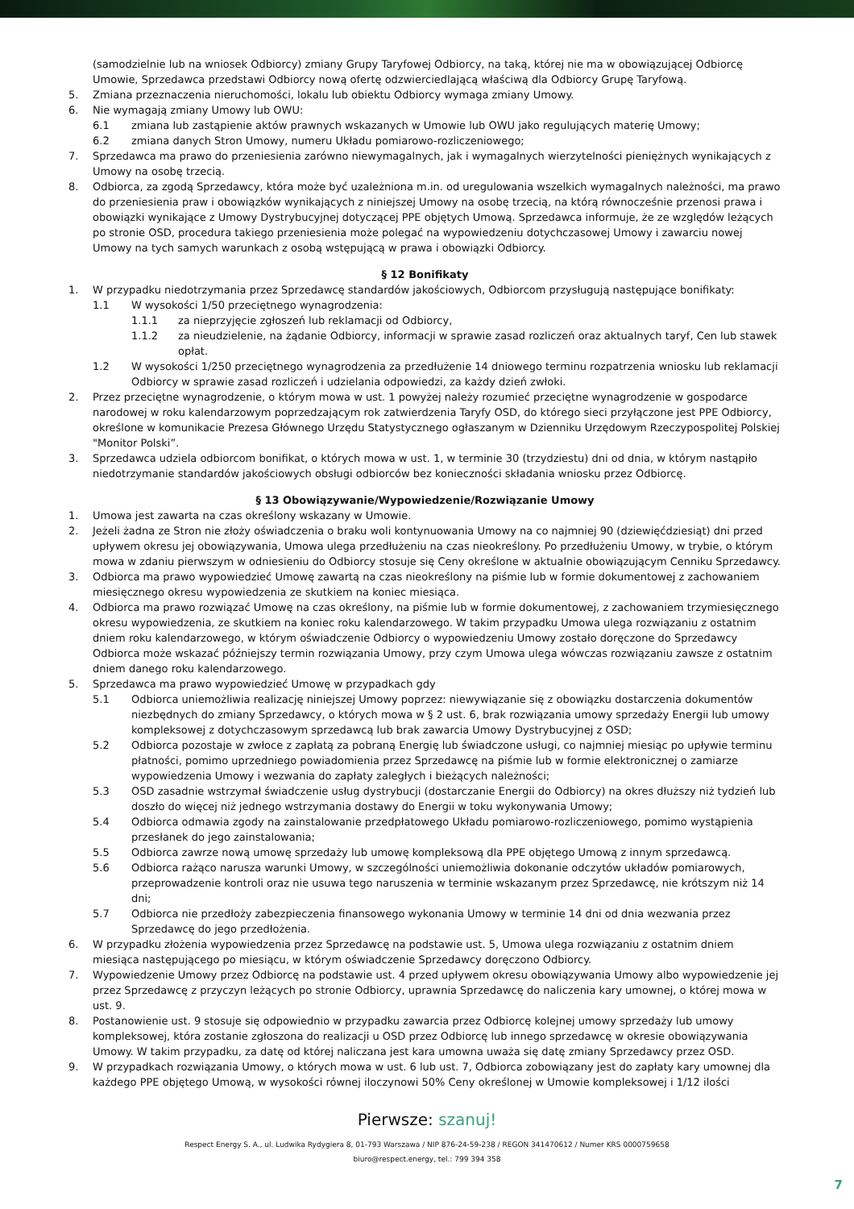(samodzielnie lub na wniosek Odbiorcy) zmiany Grupy Taryfowej Odbiorcy, na taką, której nie ma w obowiązującej Odbiorcę Umowie, Sprzedawca przedstawi Odbiorcy nową ofertę odzwierciedlającą właściwą dla Odbiorcy Grupę Taryfową.
5. Zmiana przeznaczenia nieruchomości, lokalu lub obiektu Odbiorcy wymaga zmiany Umowy.
6. Nie wymagają zmiany Umowy lub OWU:
6.1 zmiana lub zastąpienie aktów prawnych wskazanych w Umowie lub OWU jako regulujących materię Umowy;
6.2 zmiana danych Stron Umowy, numeru Układu pomiarowo-rozliczeniowego;
7. Sprzedawca ma prawo do przeniesienia zarówno niewymagalnych, jak i wymagalnych wierzytelności pieniężnych wynikających z Umowy na osobę trzecią.
8. Odbiorca, za zgodą Sprzedawcy, która może być uzależniona m.in. od uregulowania wszelkich wymagalnych należności, ma prawo do przeniesienia praw i obowiązków wynikających z niniejszej Umowy na osobę trzecią, na którą równocześnie przenosi prawa i obowiązki wynikające z Umowy Dystrybucyjnej dotyczącej PPE objętych Umową. Sprzedawca informuje, że ze względów leżących po stronie OSD, procedura takiego przeniesienia może polegać na wypowiedzeniu dotychczasowej Umowy i zawarciu nowej Umowy na tych samych warunkach z osobą wstępującą w prawa i obowiązki Odbiorcy.
§ 12 Bonifikaty
1. W przypadku niedotrzymania przez Sprzedawcę standardów jakościowych, Odbiorcom przysługują następujące bonifikaty:
1.1 W wysokości 1/50 przeciętnego wynagrodzenia:
1.1.1 za nieprzyjęcie zgłoszeń lub reklamacji od Odbiorcy,
1.1.2 za nieudzielenie, na żądanie Odbiorcy, informacji w sprawie zasad rozliczeń oraz aktualnych taryf, Cen lub stawek opłat.
1.2 W wysokości 1/250 przeciętnego wynagrodzenia za przedłużenie 14 dniowego terminu rozpatrzenia wniosku lub reklamacji Odbiorcy w sprawie zasad rozliczeń i udzielania odpowiedzi, za każdy dzień zwłoki.
2. Przez przeciętne wynagrodzenie, o którym mowa w ust. 1 powyżej należy rozumieć przeciętne wynagrodzenie w gospodarce narodowej w roku kalendarzowym poprzedzającym rok zatwierdzenia Taryfy OSD, do którego sieci przyłączone jest PPE Odbiorcy, określone w komunikacie Prezesa Głównego Urzędu Statystycznego ogłaszanym w Dzienniku Urzędowym Rzeczypospolitej Polskiej "Monitor Polski”.
3. Sprzedawca udziela odbiorcom bonifikat, o których mowa w ust. 1, w terminie 30 (trzydziestu) dni od dnia, w którym nastąpiło niedotrzymanie standardów jakościowych obsługi odbiorców bez konieczności składania wniosku przez Odbiorcę.
§ 13 Obowiązywanie/Wypowiedzenie/Rozwiązanie Umowy
1. Umowa jest zawarta na czas określony wskazany w Umowie.
2. Jeżeli żadna ze Stron nie złoży oświadczenia o braku woli kontynuowania Umowy na co najmniej 90 (dziewięćdziesiąt) dni przed upływem okresu jej obowiązywania, Umowa ulega przedłużeniu na czas nieokreślony. Po przedłużeniu Umowy, w trybie, o którym mowa w zdaniu pierwszym w odniesieniu do Odbiorcy stosuje się Ceny określone w aktualnie obowiązującym Cenniku Sprzedawcy.
3. Odbiorca ma prawo wypowiedzieć Umowę zawartą na czas nieokreślony na piśmie lub w formie dokumentowej z zachowaniem miesięcznego okresu wypowiedzenia ze skutkiem na koniec miesiąca.
4. Odbiorca ma prawo rozwiązać Umowę na czas określony, na piśmie lub w formie dokumentowej, z zachowaniem trzymiesięcznego okresu wypowiedzenia, ze skutkiem na koniec roku kalendarzowego. W takim przypadku Umowa ulega rozwiązaniu z ostatnim dniem roku kalendarzowego, w którym oświadczenie Odbiorcy o wypowiedzeniu Umowy zostało doręczone do Sprzedawcy Odbiorca może wskazać późniejszy termin rozwiązania Umowy, przy czym Umowa ulega wówczas rozwiązaniu zawsze z ostatnim dniem danego roku kalendarzowego.
5. Sprzedawca ma prawo wypowiedzieć Umowę w przypadkach gdy
5.1 Odbiorca uniemożliwia realizację niniejszej Umowy poprzez: niewywiązanie się z obowiązku dostarczenia dokumentów niezbędnych do zmiany Sprzedawcy, o których mowa w § 2 ust. 6, brak rozwiązania umowy sprzedaży Energii lub umowy kompleksowej z dotychczasowym sprzedawcą lub brak zawarcia Umowy Dystrybucyjnej z OSD;
5.2 Odbiorca pozostaje w zwłoce z zapłatą za pobraną Energię lub świadczone usługi, co najmniej miesiąc po upływie terminu płatności, pomimo uprzedniego powiadomienia przez Sprzedawcę na piśmie lub w formie elektronicznej o zamiarze wypowiedzenia Umowy i wezwania do zapłaty zaległych i bieżących należności;
5.3 OSD zasadnie wstrzymał świadczenie usług dystrybucji (dostarczanie Energii do Odbiorcy) na okres dłuższy niż tydzień lub doszło do więcej niż jednego wstrzymania dostawy do Energii w toku wykonywania Umowy;
5.4 Odbiorca odmawia zgody na zainstalowanie przedpłatowego Układu pomiarowo-rozliczeniowego, pomimo wystąpienia przesłanek do jego zainstalowania;
5.5 Odbiorca zawrze nową umowę sprzedaży lub umowę kompleksową dla PPE objętego Umową z innym sprzedawcą.
5.6 Odbiorca rażąco narusza warunki Umowy, w szczególności uniemożliwia dokonanie odczytów układów pomiarowych, przeprowadzenie kontroli oraz nie usuwa tego naruszenia w terminie wskazanym przez Sprzedawcę, nie krótszym niż 14 dni;
5.7 Odbiorca nie przedłoży zabezpieczenia finansowego wykonania Umowy w terminie 14 dni od dnia wezwania przez Sprzedawcę do jego przedłożenia.
6. W przypadku złożenia wypowiedzenia przez Sprzedawcę na podstawie ust. 5, Umowa ulega rozwiązaniu z ostatnim dniem miesiąca następującego po miesiącu, w którym oświadczenie Sprzedawcy doręczono Odbiorcy.
7. Wypowiedzenie Umowy przez Odbiorcę na podstawie ust. 4 przed upływem okresu obowiązywania Umowy albo wypowiedzenie jej przez Sprzedawcę z przyczyn leżących po stronie Odbiorcy, uprawnia Sprzedawcę do naliczenia kary umownej, o której mowa w ust. 9.
8. Postanowienie ust. 9 stosuje się odpowiednio w przypadku zawarcia przez Odbiorcę kolejnej umowy sprzedaży lub umowy kompleksowej, która zostanie zgłoszona do realizacji u OSD przez Odbiorcę lub innego sprzedawcę w okresie obowiązywania Umowy. W takim przypadku, za datę od której naliczana jest kara umowna uważa się datę zmiany Sprzedawcy przez OSD.
9. W przypadkach rozwiązania Umowy, o których mowa w ust. 6 lub ust. 7, Odbiorca zobowiązany jest do zapłaty kary umownej dla każdego PPE objętego Umową, w wysokości równej iloczynowi 50% Ceny określonej w Umowie kompleksowej i 1/12 ilości
Pierwsze: szanuj!
Respect Energy S. A., ul. Ludwika Rydygiera 8, 01-793 Warszawa / NIP 876-24-59-238 / REGON 341470612 / Numer KRS 0000759658
biuro@respect.energy, tel.: 799 394 358
7